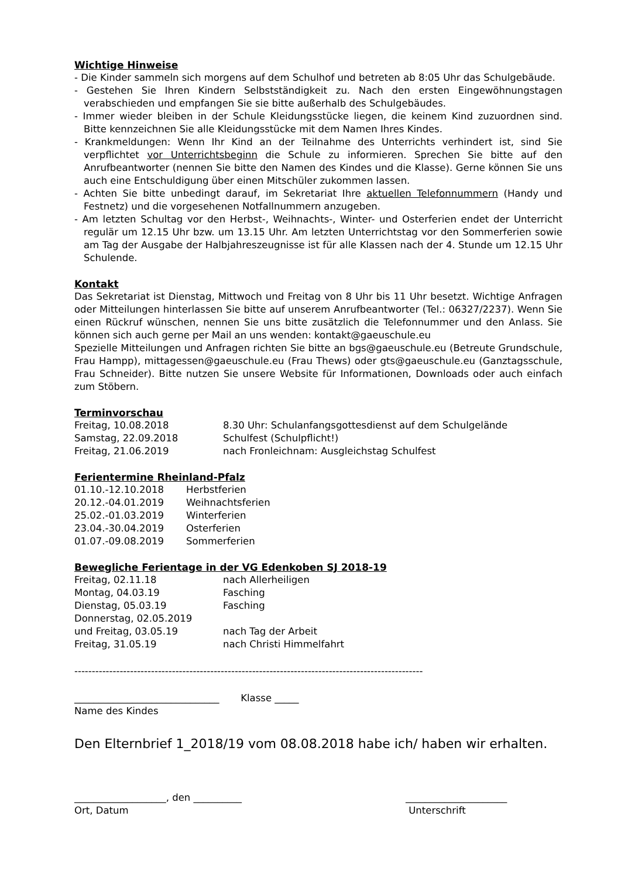Wichtige Hinweise
- Die Kinder sammeln sich morgens auf dem Schulhof und betreten ab 8:05 Uhr das Schulgebäude.
- Gestehen Sie Ihren Kindern Selbstständigkeit zu. Nach den ersten Eingewöhnungstagen verabschieden und empfangen Sie sie bitte außerhalb des Schulgebäudes.
- Immer wieder bleiben in der Schule Kleidungsstücke liegen, die keinem Kind zuzuordnen sind. Bitte kennzeichnen Sie alle Kleidungsstücke mit dem Namen Ihres Kindes.
- Krankmeldungen: Wenn Ihr Kind an der Teilnahme des Unterrichts verhindert ist, sind Sie verpflichtet vor Unterrichtsbeginn die Schule zu informieren. Sprechen Sie bitte auf den Anrufbeantworter (nennen Sie bitte den Namen des Kindes und die Klasse). Gerne können Sie uns auch eine Entschuldigung über einen Mitschüler zukommen lassen.
- Achten Sie bitte unbedingt darauf, im Sekretariat Ihre aktuellen Telefonnummern (Handy und Festnetz) und die vorgesehenen Notfallnummern anzugeben.
- Am letzten Schultag vor den Herbst-, Weihnachts-, Winter- und Osterferien endet der Unterricht regulär um 12.15 Uhr bzw. um 13.15 Uhr. Am letzten Unterrichtstag vor den Sommerferien sowie am Tag der Ausgabe der Halbjahreszeugnisse ist für alle Klassen nach der 4. Stunde um 12.15 Uhr Schulende.
Kontakt
Das Sekretariat ist Dienstag, Mittwoch und Freitag von 8 Uhr bis 11 Uhr besetzt. Wichtige Anfragen oder Mitteilungen hinterlassen Sie bitte auf unserem Anrufbeantworter (Tel.: 06327/2237). Wenn Sie einen Rückruf wünschen, nennen Sie uns bitte zusätzlich die Telefonnummer und den Anlass. Sie können sich auch gerne per Mail an uns wenden: kontakt@gaeuschule.eu
Spezielle Mitteilungen und Anfragen richten Sie bitte an bgs@gaeuschule.eu (Betreute Grundschule, Frau Hampp), mittagessen@gaeuschule.eu (Frau Thews) oder gts@gaeuschule.eu (Ganztagsschule, Frau Schneider). Bitte nutzen Sie unsere Website für Informationen, Downloads oder auch einfach zum Stöbern.
Terminvorschau
| Freitag, 10.08.2018 | 8.30 Uhr: Schulanfangsgottesdienst auf dem Schulgelände |
| Samstag, 22.09.2018 | Schulfest (Schulpflicht!) |
| Freitag, 21.06.2019 | nach Fronleichnam: Ausgleichstag Schulfest |
Ferientermine Rheinland-Pfalz
| 01.10.-12.10.2018 | Herbstferien |
| 20.12.-04.01.2019 | Weihnachtsferien |
| 25.02.-01.03.2019 | Winterferien |
| 23.04.-30.04.2019 | Osterferien |
| 01.07.-09.08.2019 | Sommerferien |
Bewegliche Ferientage in der VG Edenkoben SJ 2018-19
| Freitag, 02.11.18 | nach Allerheiligen |
| Montag, 04.03.19 | Fasching |
| Dienstag, 05.03.19 | Fasching |
| Donnerstag, 02.05.2019 | |
| und Freitag, 03.05.19 | nach Tag der Arbeit |
| Freitag, 31.05.19 | nach Christi Himmelfahrt |
----------------------------------------------------------------------------------------------------
______________________________ Klasse _____
Name des Kindes
Den Elternbrief 1_2018/19 vom 08.08.2018 habe ich/ haben wir erhalten.
___________________, den __________
Ort, Datum
_____________________
Unterschrift